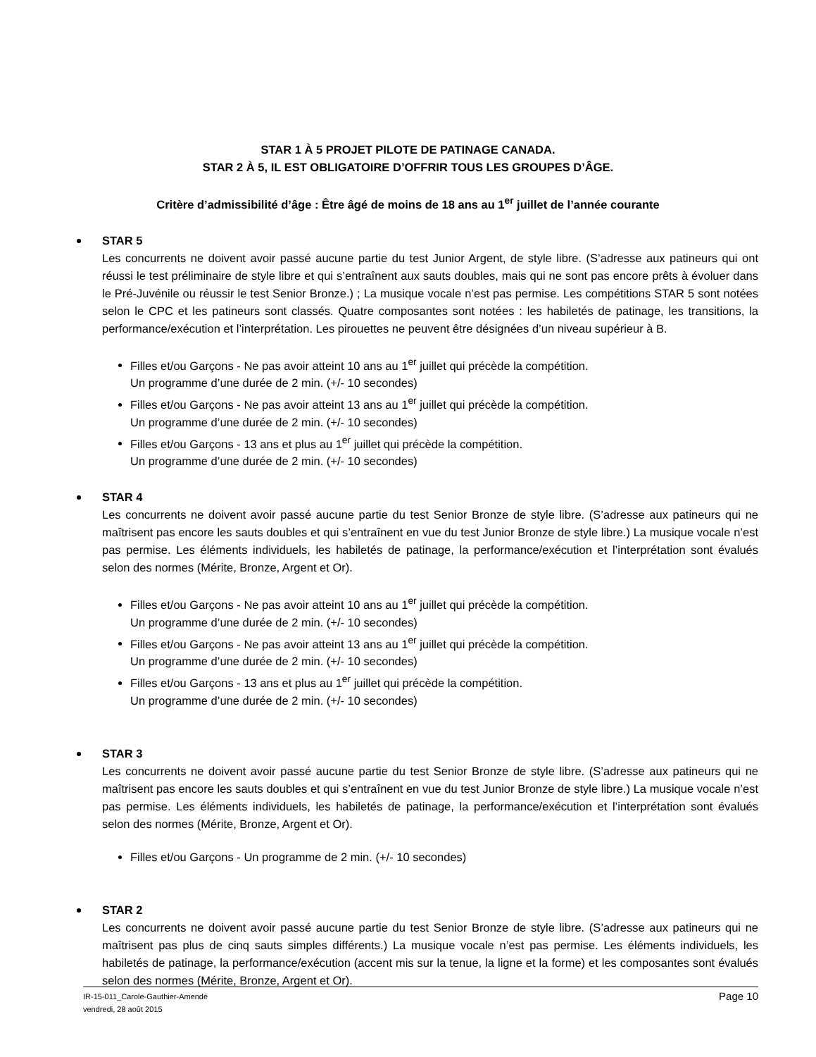STAR 1 À 5 PROJET PILOTE DE PATINAGE CANADA.
STAR 2 À 5, IL EST OBLIGATOIRE D’OFFRIR TOUS LES GROUPES D’ÂGE.
Critère d’admissibilité d’âge : Être âgé de moins de 18 ans au 1<sup>er</sup> juillet de l’année courante
STAR 5
Les concurrents ne doivent avoir passé aucune partie du test Junior Argent, de style libre. (S’adresse aux patineurs qui ont réussi le test préliminaire de style libre et qui s’entraînent aux sauts doubles, mais qui ne sont pas encore prêts à évoluer dans le Pré-Juvénile ou réussir le test Senior Bronze.) ; La musique vocale n’est pas permise. Les compétitions STAR 5 sont notées selon le CPC et les patineurs sont classés. Quatre composantes sont notées : les habiletés de patinage, les transitions, la performance/exécution et l’interprétation. Les pirouettes ne peuvent être désignées d’un niveau supérieur à B.
Filles et/ou Garçons - Ne pas avoir atteint 10 ans au 1<sup>er</sup> juillet qui précède la compétition.
Un programme d’une durée de 2 min. (+/- 10 secondes)
Filles et/ou Garçons - Ne pas avoir atteint 13 ans au 1<sup>er</sup> juillet qui précède la compétition.
Un programme d’une durée de 2 min. (+/- 10 secondes)
Filles et/ou Garçons - 13 ans et plus au 1<sup>er</sup> juillet qui précède la compétition.
Un programme d’une durée de 2 min. (+/- 10 secondes)
STAR 4
Les concurrents ne doivent avoir passé aucune partie du test Senior Bronze de style libre. (S’adresse aux patineurs qui ne maîtrisent pas encore les sauts doubles et qui s’entraînent en vue du test Junior Bronze de style libre.) La musique vocale n’est pas permise. Les éléments individuels, les habiletés de patinage, la performance/exécution et l’interprétation sont évalués selon des normes (Mérite, Bronze, Argent et Or).
Filles et/ou Garçons - Ne pas avoir atteint 10 ans au 1<sup>er</sup> juillet qui précède la compétition.
Un programme d’une durée de 2 min. (+/- 10 secondes)
Filles et/ou Garçons - Ne pas avoir atteint 13 ans au 1<sup>er</sup> juillet qui précède la compétition.
Un programme d’une durée de 2 min. (+/- 10 secondes)
Filles et/ou Garçons - 13 ans et plus au 1<sup>er</sup> juillet qui précède la compétition.
Un programme d’une durée de 2 min. (+/- 10 secondes)
STAR 3
Les concurrents ne doivent avoir passé aucune partie du test Senior Bronze de style libre. (S’adresse aux patineurs qui ne maîtrisent pas encore les sauts doubles et qui s’entraînent en vue du test Junior Bronze de style libre.) La musique vocale n’est pas permise. Les éléments individuels, les habiletés de patinage, la performance/exécution et l’interprétation sont évalués selon des normes (Mérite, Bronze, Argent et Or).
Filles et/ou Garçons - Un programme de 2 min. (+/- 10 secondes)
STAR 2
Les concurrents ne doivent avoir passé aucune partie du test Senior Bronze de style libre. (S’adresse aux patineurs qui ne maîtrisent pas plus de cinq sauts simples différents.) La musique vocale n’est pas permise. Les éléments individuels, les habiletés de patinage, la performance/exécution (accent mis sur la tenue, la ligne et la forme) et les composantes sont évalués selon des normes (Mérite, Bronze, Argent et Or).
Page 10 IR-15-011_Carole-Gauthier-Amendé
vendredi, 28 août 2015